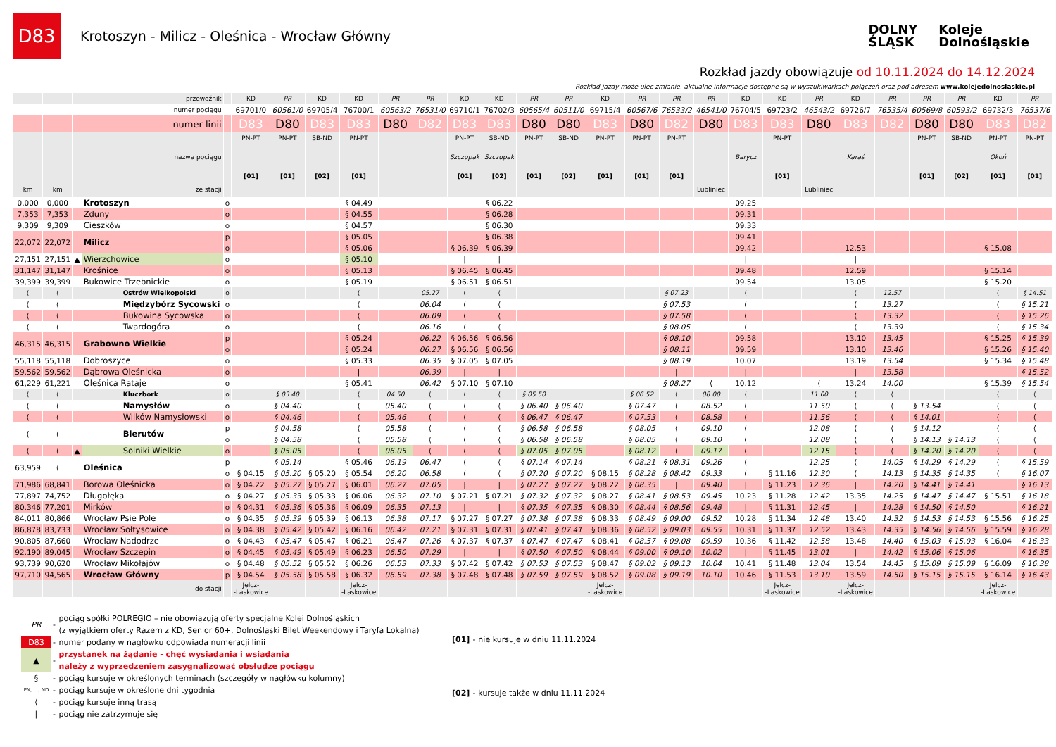D83
Krotoszyn - Milicz - Oleśnica - Wrocław Główny
DOLNY
ŚLĄSK
Koleje
Dolnośląskie
Rozkład jazdy obowiązuje od 10.11.2024 do 14.12.2024
Rozkład jazdy może ulec zmianie, aktualne informacje dostępne są w wyszukiwarkach połączeń oraz pod adresem www.kolejedolnoslaskie.pl
| | | | przewoźnik | | KD | PR | KD | KD | PR | PR | KD | KD | PR | PR | KD | PR | PR | PR | KD | KD | PR | KD | PR | PR | PR | KD | PR |
| --- | --- | --- | --- | --- | --- | --- | --- | --- | --- | --- | --- | --- | --- | --- | --- | --- | --- | --- | --- | --- | --- | --- | --- | --- | --- | --- | --- |
| | | | numer pociągu | | 69701/0 | 60561/0 | 69705/4 | 76700/1 | 60563/2 | 76531/0 | 69710/1 | 76702/3 | 60565/4 | 60511/0 | 69715/4 | 60567/6 | 76533/2 | 46541/0 | 76704/5 | 69723/2 | 46543/2 | 69726/7 | 76535/4 | 60569/8 | 60593/2 | 69732/3 | 76537/6 |
| | | | numer linii | | D83 | D80 | D83 | D83 | D80 | D82 | D83 | D83 | D80 | D80 | D83 | D80 | D82 | D80 | D83 | D83 | D80 | D83 | D82 | D80 | D80 | D83 | D82 |
| | | | | | PN-PT | PN-PT | SB-ND | PN-PT | | | PN-PT | SB-ND | PN-PT | SB-ND | PN-PT | PN-PT | PN-PT | | | PN-PT | | | | PN-PT | SB-ND | PN-PT | PN-PT |
| | | | nazwa pociągu | | | | | | | | Szczupak | Szczupak | | | | | | | Barycz | | | Karaś | | | | Okoń | |
| | | | | | [01] | [01] | [02] | [01] | | | [01] | [02] | [01] | [02] | [01] | [01] | [01] | | | [01] | | | | [01] | [02] | [01] | [01] |
| km | km | | ze stacji | | | | | | | | | | | | | | | Lubliniec | | | Lubliniec | | | | | | |
| 0,000 | 0,000 | | Krotoszyn | o | | | | § 04.49 | | | | § 06.22 | | | | | | | 09.25 | | | | | | | | |
| 7,353 | 7,353 | | Zduny | o | | | | § 04.55 | | | | § 06.28 | | | | | | | 09.31 | | | | | | | | |
| 9,309 | 9,309 | | Cieszków | o | | | | § 04.57 | | | | § 06.30 | | | | | | | 09.33 | | | | | | | | |
| 22,072 | 22,072 | | Milicz | p | | | | § 05.05 | | | | § 06.38 | | | | | | | 09.41 | | | | | | | | |
| | | | | o | | | | § 05.06 | | | § 06.39 | § 06.39 | | | | | | | 09.42 | | | 12.53 | | | | § 15.08 | |
| 27,151 | 27,151 | ▲ | Wierzchowice | o | | | | § 05.10 | | | / | / | | | | | | | / | | | / | | | | / | |
| 31,147 | 31,147 | | Krośnice | o | | | | § 05.13 | | | § 06.45 | § 06.45 | | | | | | | 09.48 | | | 12.59 | | | | § 15.14 | |
| 39,399 | 39,399 | | Bukowice Trzebnickie | o | | | | § 05.19 | | | § 06.51 | § 06.51 | | | | | | | 09.54 | | | 13.05 | | | | § 15.20 | |
| ⟨ | ⟨ | | Ostrów Wielkopolski | o | | | | ⟨ | | 05.27 | ⟨ | ⟨ | | | | | § 07.23 | | ⟨ | | | ⟨ | 12.57 | | | ⟨ | § 14.51 |
| ⟨ | ⟨ | | Międzybórz Sycowski | o | | | | ⟨ | | 06.04 | ⟨ | ⟨ | | | | | § 07.53 | | ⟨ | | | ⟨ | 13.27 | | | ⟨ | § 15.21 |
| ⟨ | ⟨ | | Bukowina Sycowska | o | | | | ⟨ | | 06.09 | ⟨ | ⟨ | | | | | § 07.58 | | ⟨ | | | ⟨ | 13.32 | | | ⟨ | § 15.26 |
| ⟨ | ⟨ | | Twardogóra | o | | | | ⟨ | | 06.16 | ⟨ | ⟨ | | | | | § 08.05 | | ⟨ | | | ⟨ | 13.39 | | | ⟨ | § 15.34 |
| 46,315 | 46,315 | | Grabowno Wielkie | p | | | | § 05.24 | | 06.22 | § 06.56 | § 06.56 | | | | | § 08.10 | | 09.58 | | | 13.10 | 13.45 | | | § 15.25 | § 15.39 |
| | | | | o | | | | § 05.24 | | 06.27 | § 06.56 | § 06.56 | | | | | § 08.11 | | 09.59 | | | 13.10 | 13.46 | | | § 15.26 | § 15.40 |
| 55,118 | 55,118 | | Dobroszyce | o | | | | § 05.33 | | 06.35 | § 07.05 | § 07.05 | | | | | § 08.19 | | 10.07 | | | 13.19 | 13.54 | | | § 15.34 | § 15.48 |
| 59,562 | 59,562 | | Dąbrowa Oleśnicka | o | | | | / | | 06.39 | / | / | | | | | / | | / | | | / | 13.58 | | | / | § 15.52 |
| 61,229 | 61,221 | | Oleśnica Rataje | o | | | | § 05.41 | | 06.42 | § 07.10 | § 07.10 | | | | | § 08.27 | ⟨ | 10.12 | | ⟨ | 13.24 | 14.00 | | | § 15.39 | § 15.54 |
| ⟨ | ⟨ | | Kluczbork | o | | § 03.40 | | ⟨ | 04.50 | ⟨ | ⟨ | ⟨ | § 05.50 | | | § 06.52 | ⟨ | 08.00 | ⟨ | | 11.00 | ⟨ | ⟨ | | | ⟨ | ⟨ |
| ⟨ | ⟨ | | Namysłów | o | | § 04.40 | | ⟨ | 05.40 | ⟨ | ⟨ | ⟨ | § 06.40 | § 06.40 | | § 07.47 | ⟨ | 08.52 | ⟨ | | 11.50 | ⟨ | ⟨ | § 13.54 | | ⟨ | ⟨ |
| ⟨ | ⟨ | | Wilków Namysłowski | o | | § 04.46 | | ⟨ | 05.46 | ⟨ | ⟨ | ⟨ | § 06.47 | § 06.47 | | § 07.53 | ⟨ | 08.58 | ⟨ | | 11.56 | ⟨ | ⟨ | § 14.01 | | ⟨ | ⟨ |
| ⟨ | ⟨ | | Bierutów | p | | § 04.58 | | ⟨ | 05.58 | ⟨ | ⟨ | ⟨ | § 06.58 | § 06.58 | | § 08.05 | ⟨ | 09.10 | ⟨ | | 12.08 | ⟨ | ⟨ | § 14.12 | | ⟨ | ⟨ |
| | | | | o | | § 04.58 | | ⟨ | 05.58 | ⟨ | ⟨ | ⟨ | § 06.58 | § 06.58 | | § 08.05 | ⟨ | 09.10 | ⟨ | | 12.08 | ⟨ | ⟨ | § 14.13 | § 14.13 | ⟨ | ⟨ |
| ⟨ | ⟨ | ▲ | Solniki Wielkie | o | | § 05.05 | | ⟨ | 06.05 | ⟨ | ⟨ | ⟨ | § 07.05 | § 07.05 | | § 08.12 | ⟨ | 09.17 | ⟨ | | 12.15 | ⟨ | ⟨ | § 14.20 | § 14.20 | ⟨ | ⟨ |
| 63,959 | ⟨ | | Oleśnica | p | | § 05.14 | | § 05.46 | 06.19 | 06.47 | ⟨ | ⟨ | § 07.14 | § 07.14 | | § 08.21 | § 08.31 | 09.26 | ⟨ | | 12.25 | ⟨ | 14.05 | § 14.29 | § 14.29 | ⟨ | § 15.59 |
| | | | | o | § 04.15 | § 05.20 | § 05.20 | § 05.54 | 06.20 | 06.58 | ⟨ | ⟨ | § 07.20 | § 07.20 | § 08.15 | § 08.28 | § 08.42 | 09.33 | ⟨ | § 11.16 | 12.30 | ⟨ | 14.13 | § 14.35 | § 14.35 | ⟨ | § 16.07 |
| 71,986 | 68,841 | | Borowa Oleśnicka | o | § 04.22 | § 05.27 | § 05.27 | § 06.01 | 06.27 | 07.05 | / | / | § 07.27 | § 07.27 | § 08.22 | § 08.35 | / | 09.40 | / | § 11.23 | 12.36 | / | 14.20 | § 14.41 | § 14.41 | / | § 16.13 |
| 77,897 | 74,752 | | Długołęka | o | § 04.27 | § 05.33 | § 05.33 | § 06.06 | 06.32 | 07.10 | § 07.21 | § 07.21 | § 07.32 | § 07.32 | § 08.27 | § 08.41 | § 08.53 | 09.45 | 10.23 | § 11.28 | 12.42 | 13.35 | 14.25 | § 14.47 | § 14.47 | § 15.51 | § 16.18 |
| 80,346 | 77,201 | | Mirków | o | § 04.31 | § 05.36 | § 05.36 | § 06.09 | 06.35 | 07.13 | / | / | § 07.35 | § 07.35 | § 08.30 | § 08.44 | § 08.56 | 09.48 | / | § 11.31 | 12.45 | / | 14.28 | § 14.50 | § 14.50 | / | § 16.21 |
| 84,011 | 80,866 | | Wrocław Psie Pole | o | § 04.35 | § 05.39 | § 05.39 | § 06.13 | 06.38 | 07.17 | § 07.27 | § 07.27 | § 07.38 | § 07.38 | § 08.33 | § 08.49 | § 09.00 | 09.52 | 10.28 | § 11.34 | 12.48 | 13.40 | 14.32 | § 14.53 | § 14.53 | § 15.56 | § 16.25 |
| 86,878 | 83,733 | | Wrocław Sołtysowice | o | § 04.38 | § 05.42 | § 05.42 | § 06.16 | 06.42 | 07.21 | § 07.31 | § 07.31 | § 07.41 | § 07.41 | § 08.36 | § 08.52 | § 09.03 | 09.55 | 10.31 | § 11.37 | 12.52 | 13.43 | 14.35 | § 14.56 | § 14.56 | § 15.59 | § 16.28 |
| 90,805 | 87,660 | | Wrocław Nadodrze | o | § 04.43 | § 05.47 | § 05.47 | § 06.21 | 06.47 | 07.26 | § 07.37 | § 07.37 | § 07.47 | § 07.47 | § 08.41 | § 08.57 | § 09.08 | 09.59 | 10.36 | § 11.42 | 12.58 | 13.48 | 14.40 | § 15.03 | § 15.03 | § 16.04 | § 16.33 |
| 92,190 | 89,045 | | Wrocław Szczepin | o | § 04.45 | § 05.49 | § 05.49 | § 06.23 | 06.50 | 07.29 | / | / | § 07.50 | § 07.50 | § 08.44 | § 09.00 | § 09.10 | 10.02 | / | § 11.45 | 13.01 | / | 14.42 | § 15.06 | § 15.06 | / | § 16.35 |
| 93,739 | 90,620 | | Wrocław Mikołajów | o | § 04.48 | § 05.52 | § 05.52 | § 06.26 | 06.53 | 07.33 | § 07.42 | § 07.42 | § 07.53 | § 07.53 | § 08.47 | § 09.02 | § 09.13 | 10.04 | 10.41 | § 11.48 | 13.04 | 13.54 | 14.45 | § 15.09 | § 15.09 | § 16.09 | § 16.38 |
| 97,710 | 94,565 | | Wrocław Główny | p | § 04.54 | § 05.58 | § 05.58 | § 06.32 | 06.59 | 07.38 | § 07.48 | § 07.48 | § 07.59 | § 07.59 | § 08.52 | § 09.08 | § 09.19 | 10.10 | 10.46 | § 11.53 | 13.10 | 13.59 | 14.50 | § 15.15 | § 15.15 | § 16.14 | § 16.43 |
| | | | do stacji | | Jelcz- -Laskowice | | | Jelcz- -Laskowice | | | | | | | Jelcz- -Laskowice | | | | | Jelcz- -Laskowice | | Jelcz- -Laskowice | | | | Jelcz- -Laskowice | |
| PR | - | pociąg spółki POLREGIO – nie obowiązują oferty specjalne Kolei Dolnośląskich (z wyjątkiem oferty Razem z KD, Senior 60+, Dolnośląski Bilet Weekendowy i Taryfa Lokalna) |
| D83 | - | numer podany w nagłówku odpowiada numeracji linii |
| ▲ | - | przystanek na żądanie - chęć wysiadania i wsiadania należy z wyprzedzeniem zasygnalizować obsłudze pociągu |
| § | - | pociąg kursuje w określonych terminach (szczegóły w nagłówku kolumny) |
| PN, ..., ND | - | pociąg kursuje w określone dni tygodnia |
| ⟨ | - | pociąg kursuje inną trasą |
| / | - | pociąg nie zatrzymuje się |
| [01] | - | nie kursuje w dniu 11.11.2024 |
| [02] | - | kursuje także w dniu 11.11.2024 |